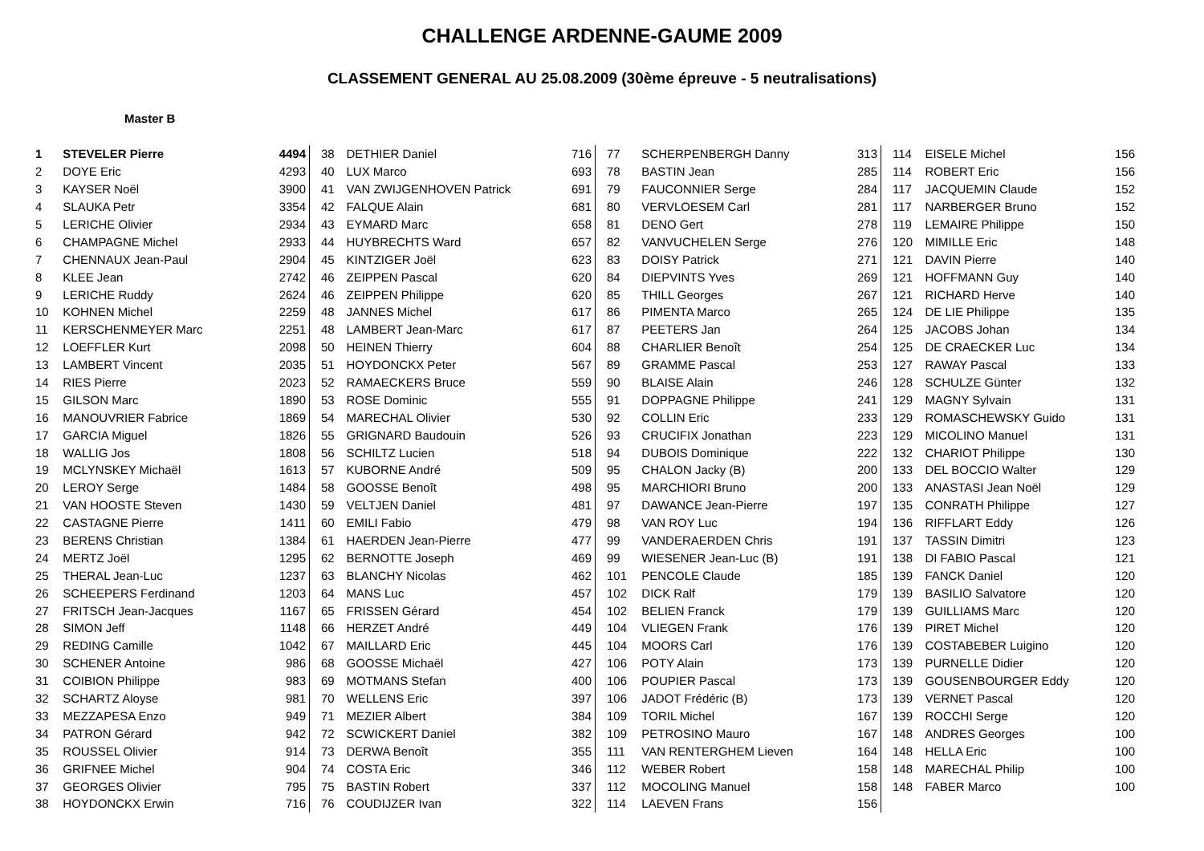CHALLENGE ARDENNE-GAUME 2009
CLASSEMENT GENERAL AU 25.08.2009 (30ème épreuve - 5 neutralisations)
Master B
| 1 | STEVELER Pierre | 4494 |
| 2 | DOYE Eric | 4293 |
| 3 | KAYSER Noël | 3900 |
| 4 | SLAUKA Petr | 3354 |
| 5 | LERICHE Olivier | 2934 |
| 6 | CHAMPAGNE Michel | 2933 |
| 7 | CHENNAUX Jean-Paul | 2904 |
| 8 | KLEE Jean | 2742 |
| 9 | LERICHE Ruddy | 2624 |
| 10 | KOHNEN Michel | 2259 |
| 11 | KERSCHENMEYER Marc | 2251 |
| 12 | LOEFFLER Kurt | 2098 |
| 13 | LAMBERT Vincent | 2035 |
| 14 | RIES Pierre | 2023 |
| 15 | GILSON Marc | 1890 |
| 16 | MANOUVRIER Fabrice | 1869 |
| 17 | GARCIA Miguel | 1826 |
| 18 | WALLIG Jos | 1808 |
| 19 | MCLYNSKEY Michaël | 1613 |
| 20 | LEROY Serge | 1484 |
| 21 | VAN HOOSTE Steven | 1430 |
| 22 | CASTAGNE Pierre | 1411 |
| 23 | BERENS Christian | 1384 |
| 24 | MERTZ Joël | 1295 |
| 25 | THERAL Jean-Luc | 1237 |
| 26 | SCHEEPERS Ferdinand | 1203 |
| 27 | FRITSCH Jean-Jacques | 1167 |
| 28 | SIMON Jeff | 1148 |
| 29 | REDING Camille | 1042 |
| 30 | SCHENER Antoine | 986 |
| 31 | COIBION Philippe | 983 |
| 32 | SCHARTZ Aloyse | 981 |
| 33 | MEZZAPESA Enzo | 949 |
| 34 | PATRON Gérard | 942 |
| 35 | ROUSSEL Olivier | 914 |
| 36 | GRIFNEE Michel | 904 |
| 37 | GEORGES Olivier | 795 |
| 38 | HOYDONCKX Erwin | 716 |
| 38 | DETHIER Daniel | 716 |
| 40 | LUX Marco | 693 |
| 41 | VAN ZWIJGENHOVEN Patrick | 691 |
| 42 | FALQUE Alain | 681 |
| 43 | EYMARD Marc | 658 |
| 44 | HUYBRECHTS Ward | 657 |
| 45 | KINTZIGER Joël | 623 |
| 46 | ZEIPPEN Pascal | 620 |
| 46 | ZEIPPEN Philippe | 620 |
| 48 | JANNES Michel | 617 |
| 48 | LAMBERT Jean-Marc | 617 |
| 50 | HEINEN Thierry | 604 |
| 51 | HOYDONCKX Peter | 567 |
| 52 | RAMAECKERS Bruce | 559 |
| 53 | ROSE Dominic | 555 |
| 54 | MARECHAL Olivier | 530 |
| 55 | GRIGNARD Baudouin | 526 |
| 56 | SCHILTZ Lucien | 518 |
| 57 | KUBORNE André | 509 |
| 58 | GOOSSE Benoît | 498 |
| 59 | VELTJEN Daniel | 481 |
| 60 | EMILI Fabio | 479 |
| 61 | HAERDEN Jean-Pierre | 477 |
| 62 | BERNOTTE Joseph | 469 |
| 63 | BLANCHY Nicolas | 462 |
| 64 | MANS Luc | 457 |
| 65 | FRISSEN Gérard | 454 |
| 66 | HERZET André | 449 |
| 67 | MAILLARD Eric | 445 |
| 68 | GOOSSE Michaël | 427 |
| 69 | MOTMANS Stefan | 400 |
| 70 | WELLENS Eric | 397 |
| 71 | MEZIER Albert | 384 |
| 72 | SCWICKERT Daniel | 382 |
| 73 | DERWA Benoît | 355 |
| 74 | COSTA Eric | 346 |
| 75 | BASTIN Robert | 337 |
| 76 | COUDIJZER Ivan | 322 |
| 77 | SCHERPENBERGH Danny | 313 |
| 78 | BASTIN Jean | 285 |
| 79 | FAUCONNIER Serge | 284 |
| 80 | VERVLOESEM Carl | 281 |
| 81 | DENO Gert | 278 |
| 82 | VANVUCHELEN Serge | 276 |
| 83 | DOISY Patrick | 271 |
| 84 | DIEPVINTS Yves | 269 |
| 85 | THILL Georges | 267 |
| 86 | PIMENTA Marco | 265 |
| 87 | PEETERS Jan | 264 |
| 88 | CHARLIER Benoît | 254 |
| 89 | GRAMME Pascal | 253 |
| 90 | BLAISE Alain | 246 |
| 91 | DOPPAGNE Philippe | 241 |
| 92 | COLLIN Eric | 233 |
| 93 | CRUCIFIX Jonathan | 223 |
| 94 | DUBOIS Dominique | 222 |
| 95 | CHALON Jacky (B) | 200 |
| 95 | MARCHIORI Bruno | 200 |
| 97 | DAWANCE Jean-Pierre | 197 |
| 98 | VAN ROY Luc | 194 |
| 99 | VANDERAERDEN Chris | 191 |
| 99 | WIESENER Jean-Luc (B) | 191 |
| 101 | PENCOLE Claude | 185 |
| 102 | DICK Ralf | 179 |
| 102 | BELIEN Franck | 179 |
| 104 | VLIEGEN Frank | 176 |
| 104 | MOORS Carl | 176 |
| 106 | POTY Alain | 173 |
| 106 | POUPIER Pascal | 173 |
| 106 | JADOT Frédéric (B) | 173 |
| 109 | TORIL Michel | 167 |
| 109 | PETROSINO Mauro | 167 |
| 111 | VAN RENTERGHEM Lieven | 164 |
| 112 | WEBER Robert | 158 |
| 112 | MOCOLING Manuel | 158 |
| 114 | LAEVEN Frans | 156 |
| 114 | EISELE Michel | 156 |
| 114 | ROBERT Eric | 156 |
| 117 | JACQUEMIN Claude | 152 |
| 117 | NARBERGER Bruno | 152 |
| 119 | LEMAIRE Philippe | 150 |
| 120 | MIMILLE Eric | 148 |
| 121 | DAVIN Pierre | 140 |
| 121 | HOFFMANN Guy | 140 |
| 121 | RICHARD Herve | 140 |
| 124 | DE LIE Philippe | 135 |
| 125 | JACOBS Johan | 134 |
| 125 | DE CRAECKER Luc | 134 |
| 127 | RAWAY Pascal | 133 |
| 128 | SCHULZE Günter | 132 |
| 129 | MAGNY Sylvain | 131 |
| 129 | ROMASCHEWSKY Guido | 131 |
| 129 | MICOLINO Manuel | 131 |
| 132 | CHARIOT Philippe | 130 |
| 133 | DEL BOCCIO Walter | 129 |
| 133 | ANASTASI Jean Noël | 129 |
| 135 | CONRATH Philippe | 127 |
| 136 | RIFFLART Eddy | 126 |
| 137 | TASSIN Dimitri | 123 |
| 138 | DI FABIO Pascal | 121 |
| 139 | FANCK Daniel | 120 |
| 139 | BASILIO Salvatore | 120 |
| 139 | GUILLIAMS Marc | 120 |
| 139 | PIRET Michel | 120 |
| 139 | COSTABEBER Luigino | 120 |
| 139 | PURNELLE Didier | 120 |
| 139 | GOUSENBOURGER Eddy | 120 |
| 139 | VERNET Pascal | 120 |
| 139 | ROCCHI Serge | 120 |
| 148 | ANDRES Georges | 100 |
| 148 | HELLA Eric | 100 |
| 148 | MARECHAL Philip | 100 |
| 148 | FABER Marco | 100 |